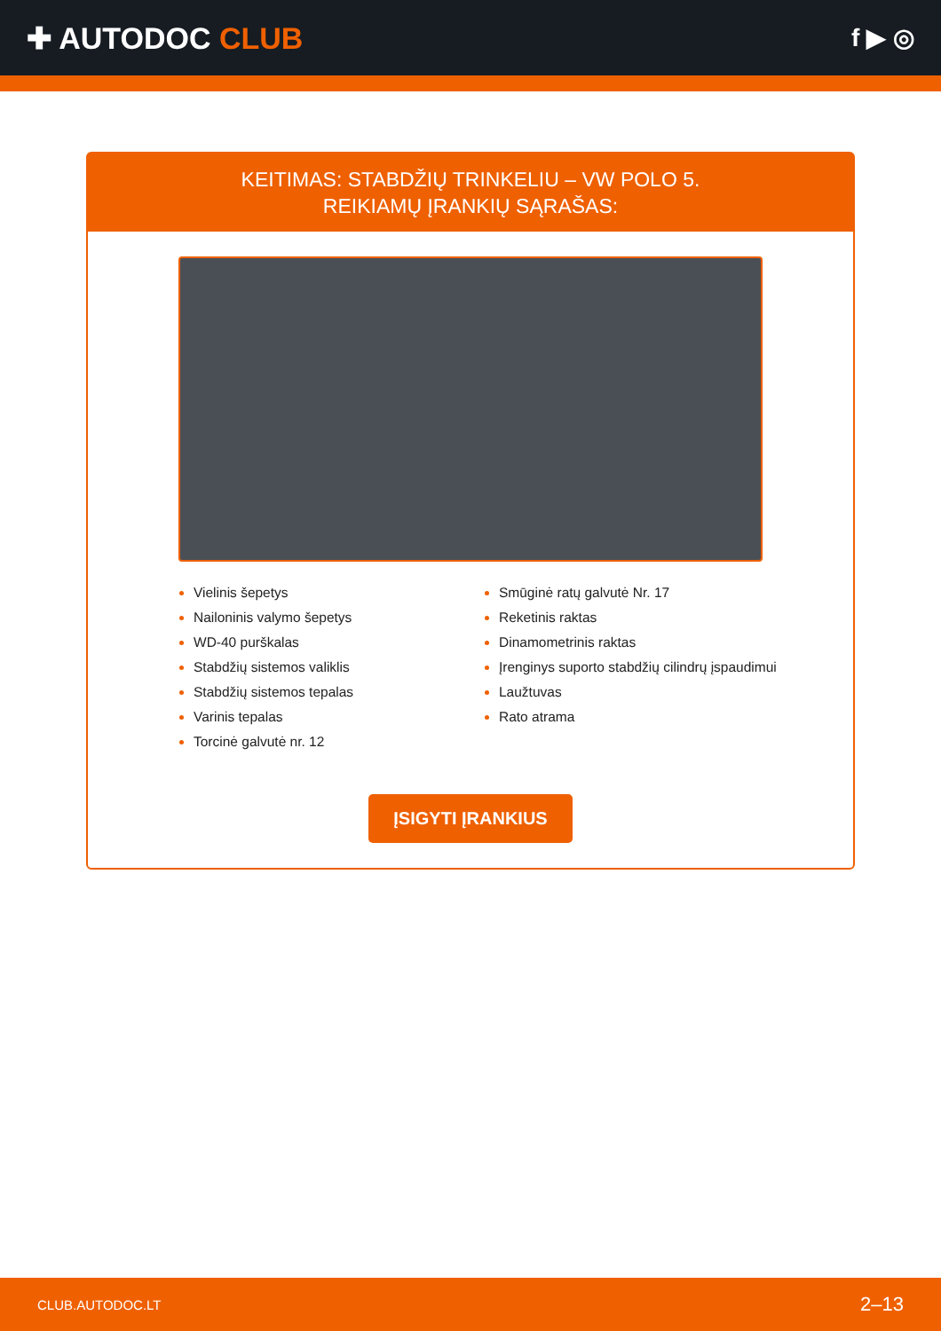✚ AUTODOC CLUB
f ▶ ◎
KEITIMAS: STABDŽIŲ TRINKELIU – VW POLO 5.
REIKIAMŲ ĮRANKIŲ SĄRAŠAS:
Vielinis šepetys
Nailoninis valymo šepetys
WD-40 purškalas
Stabdžių sistemos valiklis
Stabdžių sistemos tepalas
Varinis tepalas
Torcinė galvutė nr. 12
Smūginė ratų galvutė Nr. 17
Reketinis raktas
Dinamometrinis raktas
Įrenginys suporto stabdžių cilindrų įspaudimui
Laužtuvas
Rato atrama
ĮSIGYTI ĮRANKIUS
CLUB.AUTODOC.LT 2–13